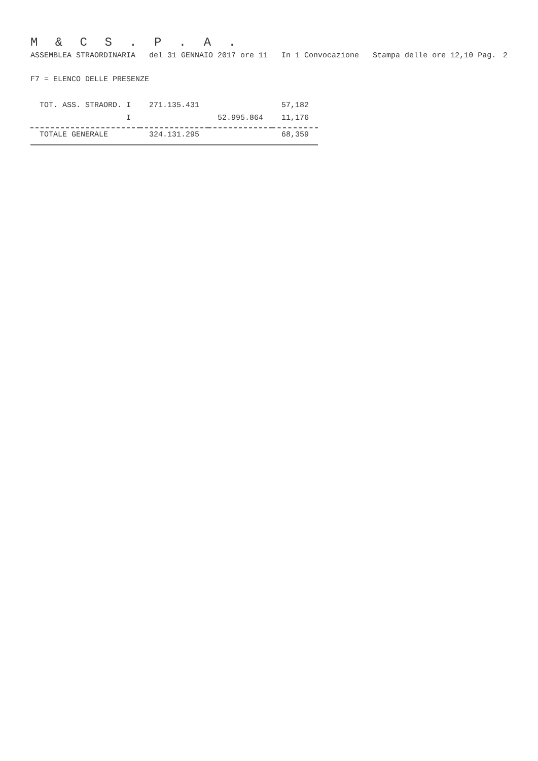M & C S . P . A .
ASSEMBLEA STRAORDINARIA del 31 GENNAIO 2017 ore 11 In 1 Convocazione Stampa delle ore 12,10 Pag. 2
F7 = ELENCO DELLE PRESENZE
| TOT. ASS. STRAORD. I | 271.135.431 | | 57,182 |
| I | | 52.995.864 | 11,176 |
| TOTALE GENERALE | 324.131.295 | | 68,359 |